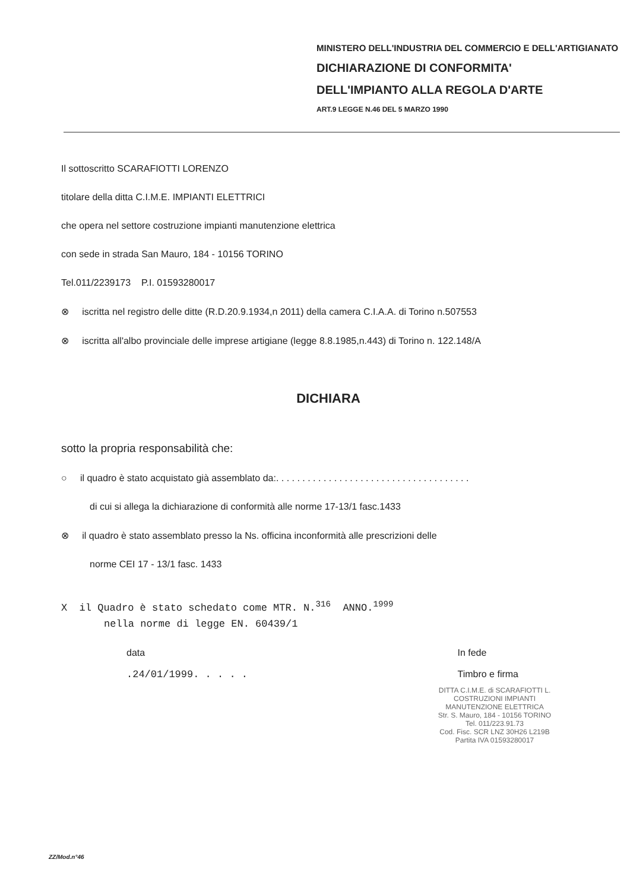MINISTERO DELL'INDUSTRIA DEL COMMERCIO E DELL'ARTIGIANATO
DICHIARAZIONE DI CONFORMITA'
DELL'IMPIANTO ALLA REGOLA D'ARTE
ART.9 LEGGE N.46 DEL 5 MARZO 1990
Il sottoscritto SCARAFIOTTI LORENZO
titolare della ditta C.I.M.E. IMPIANTI ELETTRICI
che opera nel settore costruzione impianti manutenzione elettrica
con sede in strada San Mauro, 184 - 10156 TORINO
Tel.011/2239173 P.I. 01593280017
⊗ iscritta nel registro delle ditte (R.D.20.9.1934,n 2011) della camera C.I.A.A. di Torino n.507553
⊗ iscritta all'albo provinciale delle imprese artigiane (legge 8.8.1985,n.443) di Torino n. 122.148/A
DICHIARA
sotto la propria responsabilità che:
○ il quadro è stato acquistato già assemblato da:. . . . . . . . . . . . . . . . . . . . . . . . . . . . . . . . . . . . .
di cui si allega la dichiarazione di conformità alle norme 17-13/1 fasc.1433
⊗ il quadro è stato assemblato presso la Ns. officina inconformità alle prescrizioni delle
norme CEI 17 - 13/1 fasc. 1433
X il Quadro è stato schedato come MTR. N.<sup>316</sup> ANNO.<sup>1999</sup>
nella norme di legge EN. 60439/1
data
.24/01/1999. . . . .
In fede
Timbro e firma
DITTA C.I.M.E. di SCARAFIOTTI L.
COSTRUZIONI IMPIANTI
MANUTENZIONE ELETTRICA
Str. S. Mauro, 184 - 10156 TORINO
Tel. 011/223.91.73
Cod. Fisc. SCR LNZ 30H26 L219B
Partita IVA 01593280017
ZZ/Mod.n°46